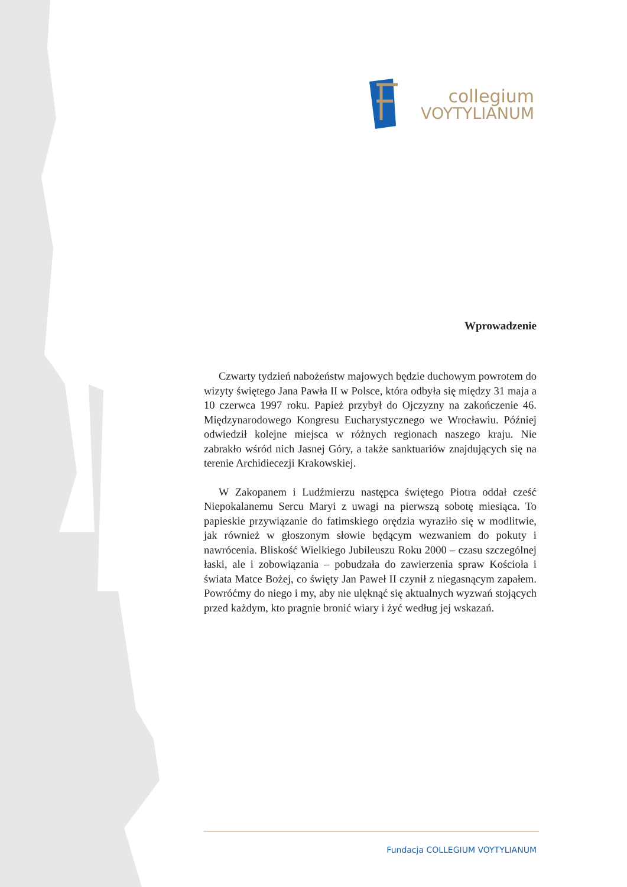collegium
VOYTYLIANUM
Wprowadzenie
Czwarty tydzień nabożeństw majowych będzie duchowym powrotem do wizyty świętego Jana Pawła II w Polsce, która odbyła się między 31 maja a 10 czerwca 1997 roku. Papież przybył do Ojczyzny na zakończenie 46. Międzynarodowego Kongresu Eucharystycznego we Wrocławiu. Później odwiedził kolejne miejsca w różnych regionach naszego kraju. Nie zabrakło wśród nich Jasnej Góry, a także sanktuariów znajdujących się na terenie Archidiecezji Krakowskiej.
W Zakopanem i Ludźmierzu następca świętego Piotra oddał cześć Niepokalanemu Sercu Maryi z uwagi na pierwszą sobotę miesiąca. To papieskie przywiązanie do fatimskiego orędzia wyraziło się w modlitwie, jak również w głoszonym słowie będącym wezwaniem do pokuty i nawrócenia. Bliskość Wielkiego Jubileuszu Roku 2000 – czasu szczególnej łaski, ale i zobowiązania – pobudzała do zawierzenia spraw Kościoła i świata Matce Bożej, co święty Jan Paweł II czynił z niegasnącym zapałem. Powróćmy do niego i my, aby nie ulęknąć się aktualnych wyzwań stojących przed każdym, kto pragnie bronić wiary i żyć według jej wskazań.
Fundacja COLLEGIUM VOYTYLIANUM